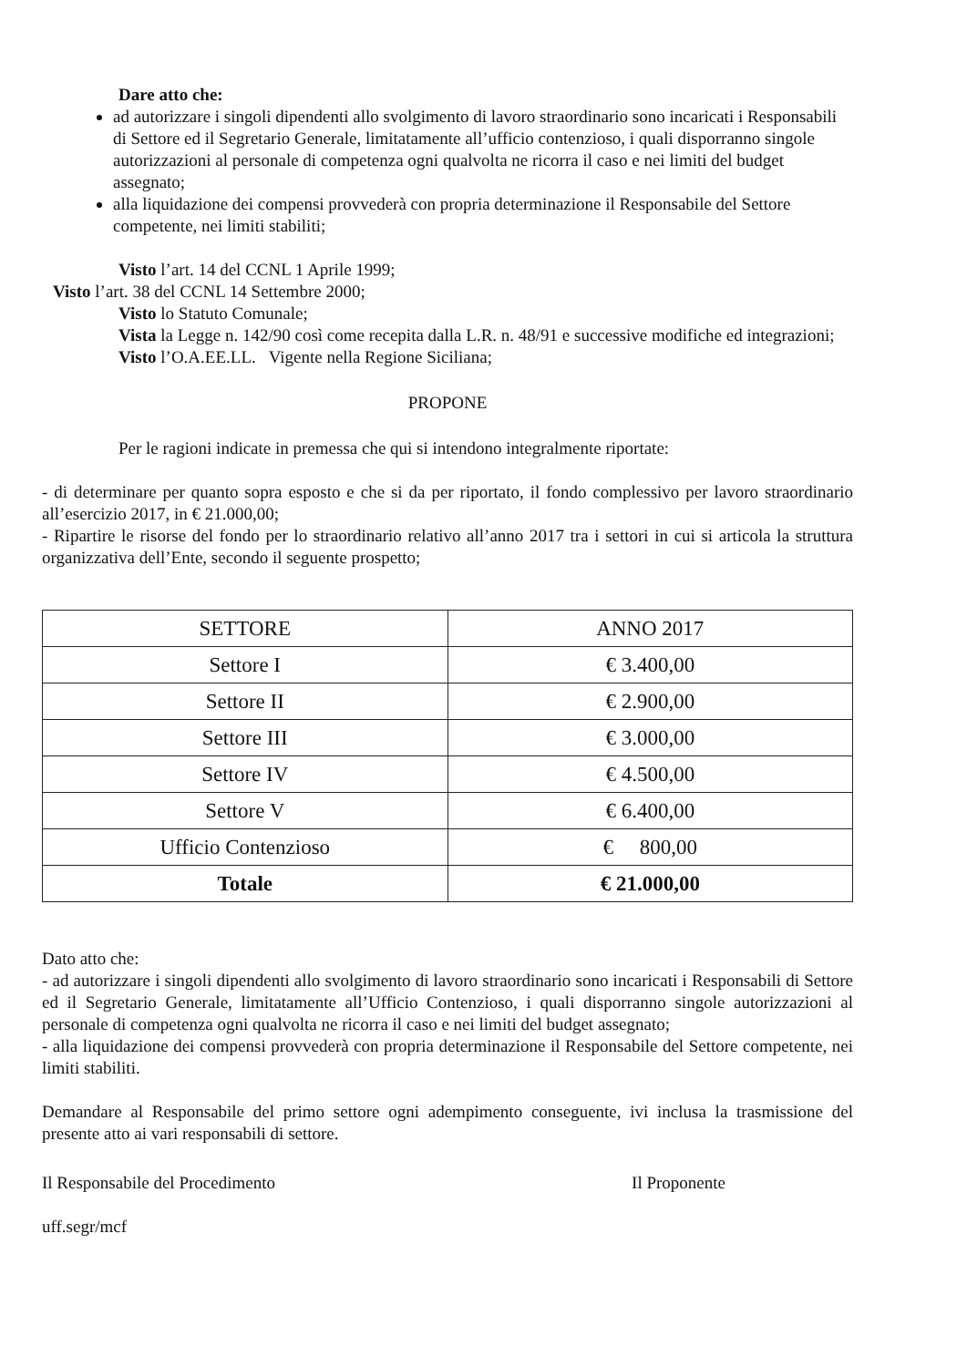Dare atto che:
ad autorizzare i singoli dipendenti allo svolgimento di lavoro straordinario sono incaricati i Responsabili di Settore ed il Segretario Generale, limitatamente all’ufficio contenzioso, i quali disporranno singole autorizzazioni al personale di competenza ogni qualvolta ne ricorra il caso e nei limiti del budget assegnato;
alla liquidazione dei compensi provvederà con propria determinazione il Responsabile del Settore competente, nei limiti stabiliti;
Visto l’art. 14 del CCNL 1 Aprile 1999;
Visto l’art. 38 del CCNL 14 Settembre 2000;
Visto lo Statuto Comunale;
Vista la Legge n. 142/90 così come recepita dalla L.R. n. 48/91 e successive modifiche ed integrazioni;
Visto l’O.A.EE.LL. Vigente nella Regione Siciliana;
PROPONE
Per le ragioni indicate in premessa che qui si intendono integralmente riportate:
- di determinare per quanto sopra esposto e che si da per riportato, il fondo complessivo per lavoro straordinario all’esercizio 2017, in € 21.000,00;
- Ripartire le risorse del fondo per lo straordinario relativo all’anno 2017 tra i settori in cui si articola la struttura organizzativa dell’Ente, secondo il seguente prospetto;
| SETTORE | ANNO 2017 |
| --- | --- |
| Settore I | € 3.400,00 |
| Settore II | € 2.900,00 |
| Settore III | € 3.000,00 |
| Settore IV | € 4.500,00 |
| Settore V | € 6.400,00 |
| Ufficio Contenzioso | € 800,00 |
| Totale | € 21.000,00 |
Dato atto che:
- ad autorizzare i singoli dipendenti allo svolgimento di lavoro straordinario sono incaricati i Responsabili di Settore ed il Segretario Generale, limitatamente all’Ufficio Contenzioso, i quali disporranno singole autorizzazioni al personale di competenza ogni qualvolta ne ricorra il caso e nei limiti del budget assegnato;
- alla liquidazione dei compensi provvederà con propria determinazione il Responsabile del Settore competente, nei limiti stabiliti.
Demandare al Responsabile del primo settore ogni adempimento conseguente, ivi inclusa la trasmissione del presente atto ai vari responsabili di settore.
Il Responsabile del Procedimento
uff.segr/mcf
Il Proponente